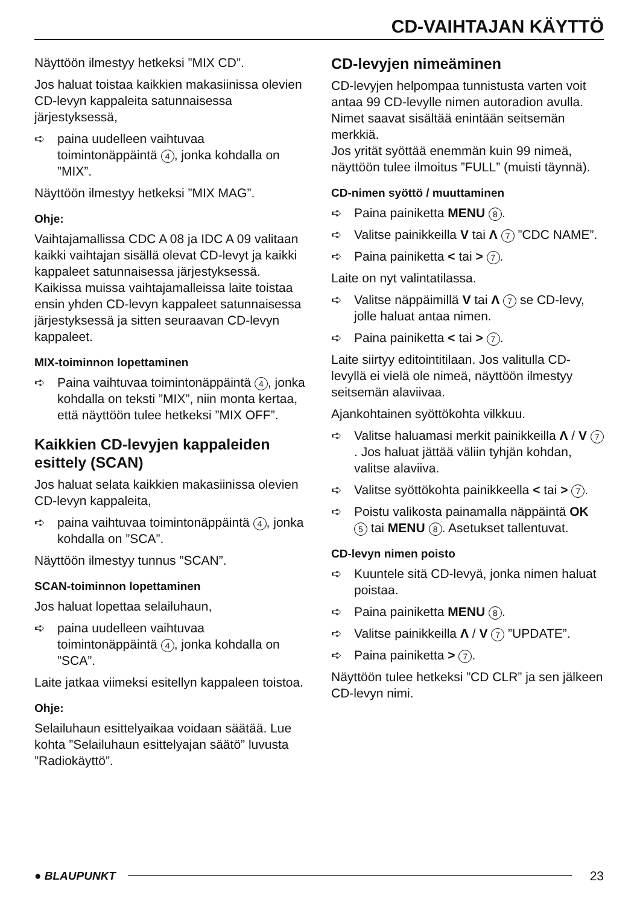CD-VAIHTAJAN KÄYTTÖ
Näyttöön ilmestyy hetkeksi ”MIX CD”.
Jos haluat toistaa kaikkien makasiinissa olevien CD-levyn kappaleita satunnaisessa järjestyksessä,
➪ paina uudelleen vaihtuvaa toimintonäppäintä 4, jonka kohdalla on ”MIX”.
Näyttöön ilmestyy hetkeksi ”MIX MAG”.
Ohje:
Vaihtajamallissa CDC A 08 ja IDC A 09 valitaan kaikki vaihtajan sisällä olevat CD-levyt ja kaikki kappaleet satunnaisessa järjestyksessä. Kaikissa muissa vaihtajamalleissa laite toistaa ensin yhden CD-levyn kappaleet satunnaisessa järjestyksessä ja sitten seuraavan CD-levyn kappaleet.
MIX-toiminnon lopettaminen
➪ Paina vaihtuvaa toimintonäppäintä 4, jonka kohdalla on teksti ”MIX”, niin monta kertaa, että näyttöön tulee hetkeksi ”MIX OFF”.
Kaikkien CD-levyjen kappaleiden esittely (SCAN)
Jos haluat selata kaikkien makasiinissa olevien CD-levyn kappaleita,
➪ paina vaihtuvaa toimintonäppäintä 4, jonka kohdalla on ”SCA”.
Näyttöön ilmestyy tunnus ”SCAN”.
SCAN-toiminnon lopettaminen
Jos haluat lopettaa selailuhaun,
➪ paina uudelleen vaihtuvaa toimintonäppäintä 4, jonka kohdalla on ”SCA”.
Laite jatkaa viimeksi esitellyn kappaleen toistoa.
Ohje:
Selailuhaun esittelyaikaa voidaan säätää. Lue kohta ”Selailuhaun esittelyajan säätö” luvusta ”Radiokäyttö”.
CD-levyjen nimeäminen
CD-levyjen helpompaa tunnistusta varten voit antaa 99 CD-levylle nimen autoradion avulla. Nimet saavat sisältää enintään seitsemän merkkiä.
Jos yrität syöttää enemmän kuin 99 nimeä, näyttöön tulee ilmoitus ”FULL” (muisti täynnä).
CD-nimen syöttö / muuttaminen
➪ Paina painiketta MENU 8.
➪ Valitse painikkeilla V tai Λ 7 ”CDC NAME”.
➪ Paina painiketta < tai > 7.
Laite on nyt valintatilassa.
➪ Valitse näppäimillä V tai Λ 7 se CD-levy, jolle haluat antaa nimen.
➪ Paina painiketta < tai > 7.
Laite siirtyy editointitilaan. Jos valitulla CD-levyllä ei vielä ole nimeä, näyttöön ilmestyy seitsemän alaviivaa.
Ajankohtainen syöttökohta vilkkuu.
➪ Valitse haluamasi merkit painikkeilla Λ / V 7. Jos haluat jättää väliin tyhjän kohdan, valitse alaviiva.
➪ Valitse syöttökohta painikkeella < tai > 7.
➪ Poistu valikosta painamalla näppäintä OK 5 tai MENU 8. Asetukset tallentuvat.
CD-levyn nimen poisto
➪ Kuuntele sitä CD-levyä, jonka nimen haluat poistaa.
➪ Paina painiketta MENU 8.
➪ Valitse painikkeilla Λ / V 7 ”UPDATE”.
➪ Paina painiketta > 7.
Näyttöön tulee hetkeksi ”CD CLR” ja sen jälkeen CD-levyn nimi.
● BLAUPUNKT 23